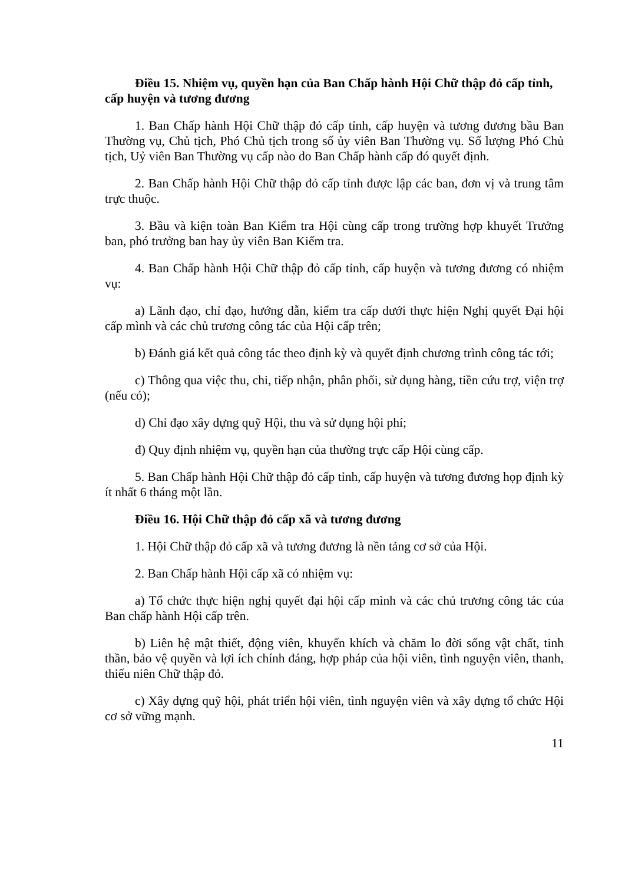Điều 15. Nhiệm vụ, quyền hạn của Ban Chấp hành Hội Chữ thập đỏ cấp tỉnh, cấp huyện và tương đương
1. Ban Chấp hành Hội Chữ thập đỏ cấp tỉnh, cấp huyện và tương đương bầu Ban Thường vụ, Chủ tịch, Phó Chủ tịch trong số ủy viên Ban Thường vụ. Số lượng Phó Chủ tịch, Uỷ viên Ban Thường vụ cấp nào do Ban Chấp hành cấp đó quyết định.
2. Ban Chấp hành Hội Chữ thập đỏ cấp tỉnh được lập các ban, đơn vị và trung tâm trực thuộc.
3. Bầu và kiện toàn Ban Kiểm tra Hội cùng cấp trong trường hợp khuyết Trưởng ban, phó trưởng ban hay ủy viên Ban Kiểm tra.
4. Ban Chấp hành Hội Chữ thập đỏ cấp tỉnh, cấp huyện và tương đương có nhiệm vụ:
a) Lãnh đạo, chỉ đạo, hướng dẫn, kiểm tra cấp dưới thực hiện Nghị quyết Đại hội cấp mình và các chủ trương công tác của Hội cấp trên;
b) Đánh giá kết quả công tác theo định kỳ và quyết định chương trình công tác tới;
c) Thông qua việc thu, chi, tiếp nhận, phân phối, sử dụng hàng, tiền cứu trợ, viện trợ (nếu có);
d) Chỉ đạo xây dựng quỹ Hội, thu và sử dụng hội phí;
đ) Quy định nhiệm vụ, quyền hạn của thường trực cấp Hội cùng cấp.
5. Ban Chấp hành Hội Chữ thập đỏ cấp tỉnh, cấp huyện và tương đương họp định kỳ ít nhất 6 tháng một lần.
Điều 16. Hội Chữ thập đỏ cấp xã và tương đương
1. Hội Chữ thập đỏ cấp xã và tương đương là nền tảng cơ sở của Hội.
2. Ban Chấp hành Hội cấp xã có nhiệm vụ:
a) Tổ chức thực hiện nghị quyết đại hội cấp mình và các chủ trương công tác của Ban chấp hành Hội cấp trên.
b) Liên hệ mật thiết, động viên, khuyến khích và chăm lo đời sống vật chất, tinh thần, bảo vệ quyền và lợi ích chính đáng, hợp pháp của hội viên, tình nguyện viên, thanh, thiếu niên Chữ thập đỏ.
c) Xây dựng quỹ hội, phát triển hội viên, tình nguyện viên và xây dựng tổ chức Hội cơ sở vững mạnh.
11